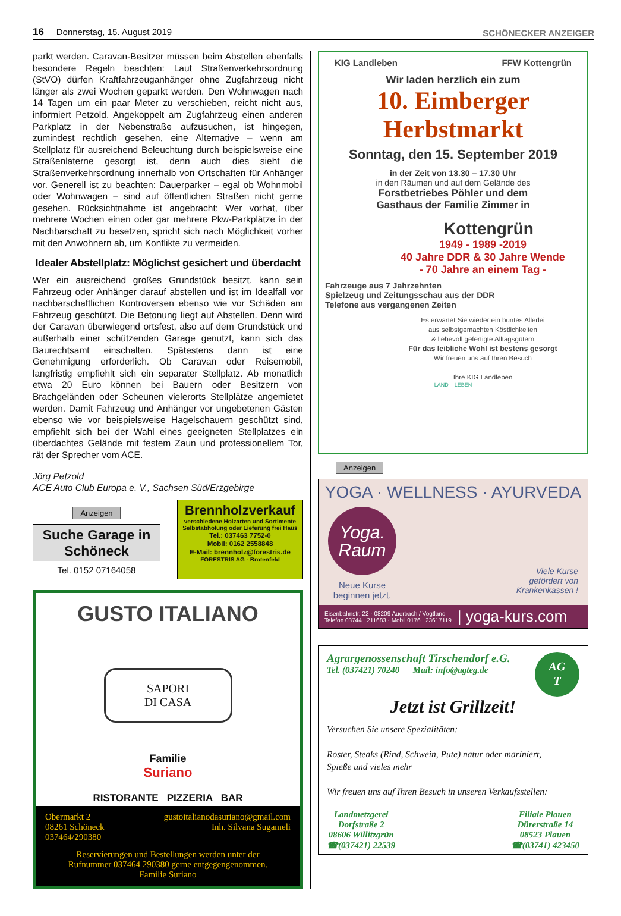16 Donnerstag, 15. August 2019
SCHÖNECKER ANZEIGER
parkt werden. Caravan-Besitzer müssen beim Abstellen ebenfalls besondere Regeln beachten: Laut Straßenverkehrsordnung (StVO) dürfen Kraftfahrzeuganhänger ohne Zugfahrzeug nicht länger als zwei Wochen geparkt werden. Den Wohnwagen nach 14 Tagen um ein paar Meter zu verschieben, reicht nicht aus, informiert Petzold. Angekoppelt am Zugfahrzeug einen anderen Parkplatz in der Nebenstraße aufzusuchen, ist hingegen, zumindest rechtlich gesehen, eine Alternative – wenn am Stellplatz für ausreichend Beleuchtung durch beispielsweise eine Straßenlaterne gesorgt ist, denn auch dies sieht die Straßenverkehrsordnung innerhalb von Ortschaften für Anhänger vor. Generell ist zu beachten: Dauerparker – egal ob Wohnmobil oder Wohnwagen – sind auf öffentlichen Straßen nicht gerne gesehen. Rücksichtnahme ist angebracht: Wer vorhat, über mehrere Wochen einen oder gar mehrere Pkw-Parkplätze in der Nachbarschaft zu besetzen, spricht sich nach Möglichkeit vorher mit den Anwohnern ab, um Konflikte zu vermeiden.
Idealer Abstellplatz: Möglichst gesichert und überdacht
Wer ein ausreichend großes Grundstück besitzt, kann sein Fahrzeug oder Anhänger darauf abstellen und ist im Idealfall vor nachbarschaftlichen Kontroversen ebenso wie vor Schäden am Fahrzeug geschützt. Die Betonung liegt auf Abstellen. Denn wird der Caravan überwiegend ortsfest, also auf dem Grundstück und außerhalb einer schützenden Garage genutzt, kann sich das Baurechtsamt einschalten. Spätestens dann ist eine Genehmigung erforderlich. Ob Caravan oder Reisemobil, langfristig empfiehlt sich ein separater Stellplatz. Ab monatlich etwa 20 Euro können bei Bauern oder Besitzern von Brachgeländen oder Scheunen vielerorts Stellplätze angemietet werden. Damit Fahrzeug und Anhänger vor ungebetenen Gästen ebenso wie vor beispielsweise Hagelschauern geschützt sind, empfiehlt sich bei der Wahl eines geeigneten Stellplatzes ein überdachtes Gelände mit festem Zaun und professionellem Tor, rät der Sprecher vom ACE.
Jörg Petzold
ACE Auto Club Europa e. V., Sachsen Süd/Erzgebirge
Anzeigen
Suche Garage in Schöneck
Tel. 0152 07164058
Brennholzverkauf
verschiedene Holzarten und Sortimente
Selbstabholung oder Lieferung frei Haus
Tel.: 037463 7752-0
Mobil: 0162 2558848
E-Mail: brennholz@forestris.de
FORESTRIS AG - Brotenfeld
GUSTO ITALIANO
SAPORI
DI CASA
Familie
Suriano
RISTORANTE PIZZERIA BAR
Obermarkt 2
08261 Schöneck
037464/290380
gustoitalianodasuriano@gmail.com
Inh. Silvana Sugameli
Reservierungen und Bestellungen werden unter der
Rufnummer 037464 290380 gerne entgegengenommen.
Familie Suriano
KIG Landleben FFW Kottengrün
Wir laden herzlich ein zum
10. Eimberger
Herbstmarkt
Sonntag, den 15. September 2019
in der Zeit von 13.30 – 17.30 Uhr
in den Räumen und auf dem Gelände des
Forstbetriebes Pöhler und dem
Gasthaus der Familie Zimmer in
Kottengrün
1949 - 1989 -2019
40 Jahre DDR & 30 Jahre Wende
- 70 Jahre an einem Tag -
Fahrzeuge aus 7 Jahrzehnten
Spielzeug und Zeitungsschau aus der DDR
Telefone aus vergangenen Zeiten
Es erwartet Sie wieder ein buntes Allerlei
aus selbstgemachten Köstlichkeiten
& liebevoll gefertigte Alltagsgütern
Für das leibliche Wohl ist bestens gesorgt
Wir freuen uns auf Ihren Besuch
Ihre KIG Landleben
LAND – LEBEN
Anzeigen
YOGA · WELLNESS · AYURVEDA
Yoga.
Raum
Neue Kurse
beginnen jetzt.
Viele Kurse
gefördert von
Krankenkassen !
Eisenbahnstr. 22 · 08209 Auerbach / Vogtland
Telefon 03744 . 211683 · Mobil 0176 . 23617119
| yoga-kurs.com
Agrargenossenschaft Tirschendorf e.G.
Tel. (037421) 70240 Mail: info@agteg.de
AG
T
Jetzt ist Grillzeit!
Versuchen Sie unsere Spezialitäten:
Roster, Steaks (Rind, Schwein, Pute) natur oder mariniert,
Spieße und vieles mehr
Wir freuen uns auf Ihren Besuch in unseren Verkaufsstellen:
Landmetzgerei
Dorfstraße 2
08606 Willitzgrün
☎(037421) 22539
Filiale Plauen
Dürerstraße 14
08523 Plauen
☎(03741) 423450